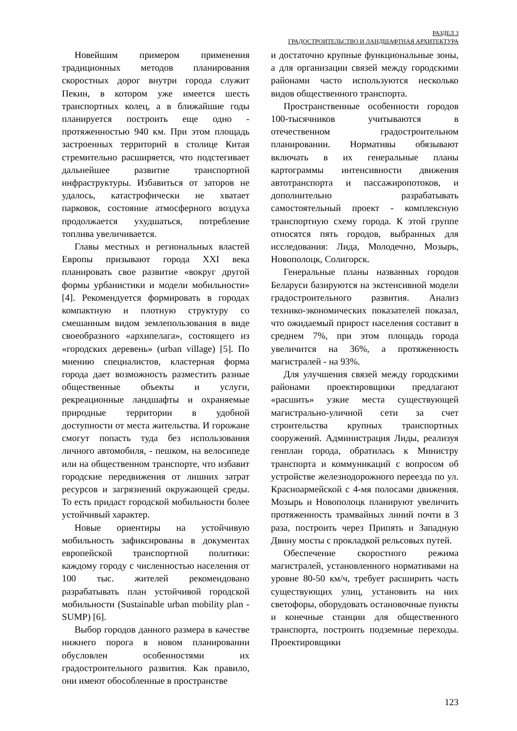РАЗДЕЛ 3
ГРАДОСТРОИТЕЛЬСТВО И ЛАНДШАФТНАЯ АРХИТЕКТУРА
Новейшим примером применения традиционных методов планирования скоростных дорог внутри города служит Пекин, в котором уже имеется шесть транспортных колец, а в ближайшие годы планируется построить еще одно - протяженностью 940 км. При этом площадь застроенных территорий в столице Китая стремительно расширяется, что подстегивает дальнейшее развитие транспортной инфраструктуры. Избавиться от заторов не удалось, катастрофически не хватает парковок, состояние атмосферного воздуха продолжается ухудшаться, потребление топлива увеличивается.
Главы местных и региональных властей Европы призывают города XXI века планировать свое развитие «вокруг другой формы урбанистики и модели мобильности» [4]. Рекомендуется формировать в городах компактную и плотную структуру со смешанным видом землепользования в виде своеобразного «архипелага», состоящего из «городских деревень» (urban village) [5]. По мнению специалистов, кластерная форма города дает возможность разместить разные общественные объекты и услуги, рекреационные ландшафты и охраняемые природные территории в удобной доступности от места жительства. И горожане смогут попасть туда без использования личного автомобиля, - пешком, на велосипеде или на общественном транспорте, что избавит городские передвижения от лишних затрат ресурсов и загрязнений окружающей среды. То есть придаст городской мобильности более устойчивый характер.
Новые ориентиры на устойчивую мобильность зафиксированы в документах европейской транспортной политики: каждому городу с численностью населения от 100 тыс. жителей рекомендовано разрабатывать план устойчивой городской мобильности (Sustainable urban mobility plan - SUMP) [6].
Выбор городов данного размера в качестве нижнего порога в новом планировании обусловлен особенностями их градостроительного развития. Как правило, они имеют обособленные в пространстве
и достаточно крупные функциональные зоны, а для организации связей между городскими районами часто используются несколько видов общественного транспорта.
Пространственные особенности городов 100-тысячников учитываются в отечественном градостроительном планировании. Нормативы обязывают включать в их генеральные планы картограммы интенсивности движения автотранспорта и пассажиропотоков, и дополнительно разрабатывать самостоятельный проект - комплексную транспортную схему города. К этой группе относятся пять городов, выбранных для исследования: Лида, Молодечно, Мозырь, Новополоцк, Солигорск.
Генеральные планы названных городов Беларуси базируются на экстенсивной модели градостроительного развития. Анализ технико-экономических показателей показал, что ожидаемый прирост населения составит в среднем 7%, при этом площадь города увеличится на 36%, а протяженность магистралей - на 93%.
Для улучшения связей между городскими районами проектировщики предлагают «расшить» узкие места существующей магистрально-уличной сети за счет строительства крупных транспортных сооружений. Администрация Лиды, реализуя генплан города, обратилась к Министру транспорта и коммуникаций с вопросом об устройстве железнодорожного переезда по ул. Красноармейской с 4-мя полосами движения. Мозырь и Новополоцк планируют увеличить протяженность трамвайных линий почти в 3 раза, построить через Припять и Западную Двину мосты с прокладкой рельсовых путей.
Обеспечение скоростного режима магистралей, установленного нормативами на уровне 80-50 км/ч, требует расширить часть существующих улиц, установить на них светофоры, оборудовать остановочные пункты и конечные станции для общественного транспорта, построить подземные переходы. Проектировщики
123